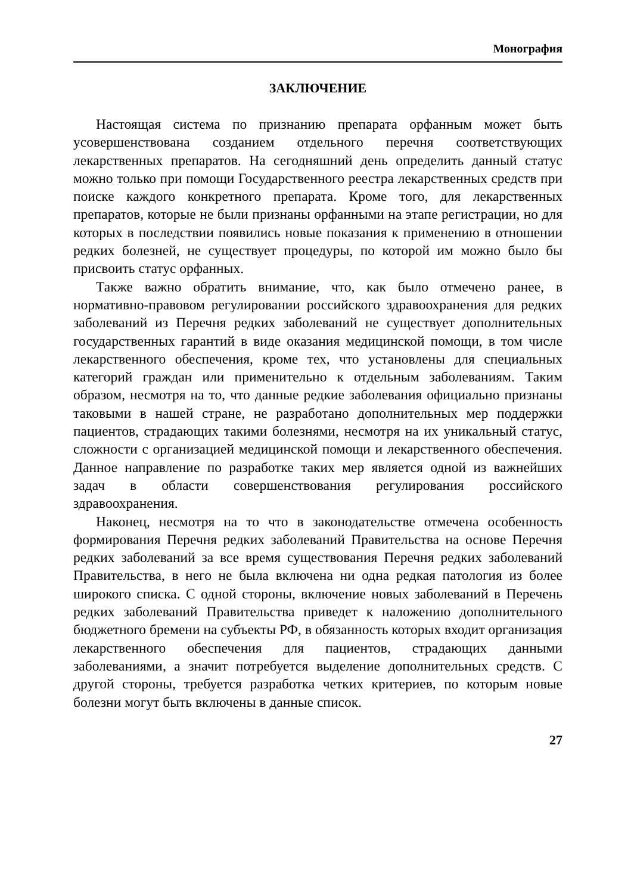Монография
ЗАКЛЮЧЕНИЕ
Настоящая система по признанию препарата орфанным может быть усовершенствована созданием отдельного перечня соответствующих лекарственных препаратов. На сегодняшний день определить данный статус можно только при помощи Государственного реестра лекарственных средств при поиске каждого конкретного препарата. Кроме того, для лекарственных препаратов, которые не были признаны орфанными на этапе регистрации, но для которых в последствии появились новые показания к применению в отношении редких болезней, не существует процедуры, по которой им можно было бы присвоить статус орфанных.
Также важно обратить внимание, что, как было отмечено ранее, в нормативно-правовом регулировании российского здравоохранения для редких заболеваний из Перечня редких заболеваний не существует дополнительных государственных гарантий в виде оказания медицинской помощи, в том числе лекарственного обеспечения, кроме тех, что установлены для специальных категорий граждан или применительно к отдельным заболеваниям. Таким образом, несмотря на то, что данные редкие заболевания официально признаны таковыми в нашей стране, не разработано дополнительных мер поддержки пациентов, страдающих такими болезнями, несмотря на их уникальный статус, сложности с организацией медицинской помощи и лекарственного обеспечения. Данное направление по разработке таких мер является одной из важнейших задач в области совершенствования регулирования российского здравоохранения.
Наконец, несмотря на то что в законодательстве отмечена особенность формирования Перечня редких заболеваний Правительства на основе Перечня редких заболеваний за все время существования Перечня редких заболеваний Правительства, в него не была включена ни одна редкая патология из более широкого списка. С одной стороны, включение новых заболеваний в Перечень редких заболеваний Правительства приведет к наложению дополнительного бюджетного бремени на субъекты РФ, в обязанность которых входит организация лекарственного обеспечения для пациентов, страдающих данными заболеваниями, а значит потребуется выделение дополнительных средств. С другой стороны, требуется разработка четких критериев, по которым новые болезни могут быть включены в данные список.
27